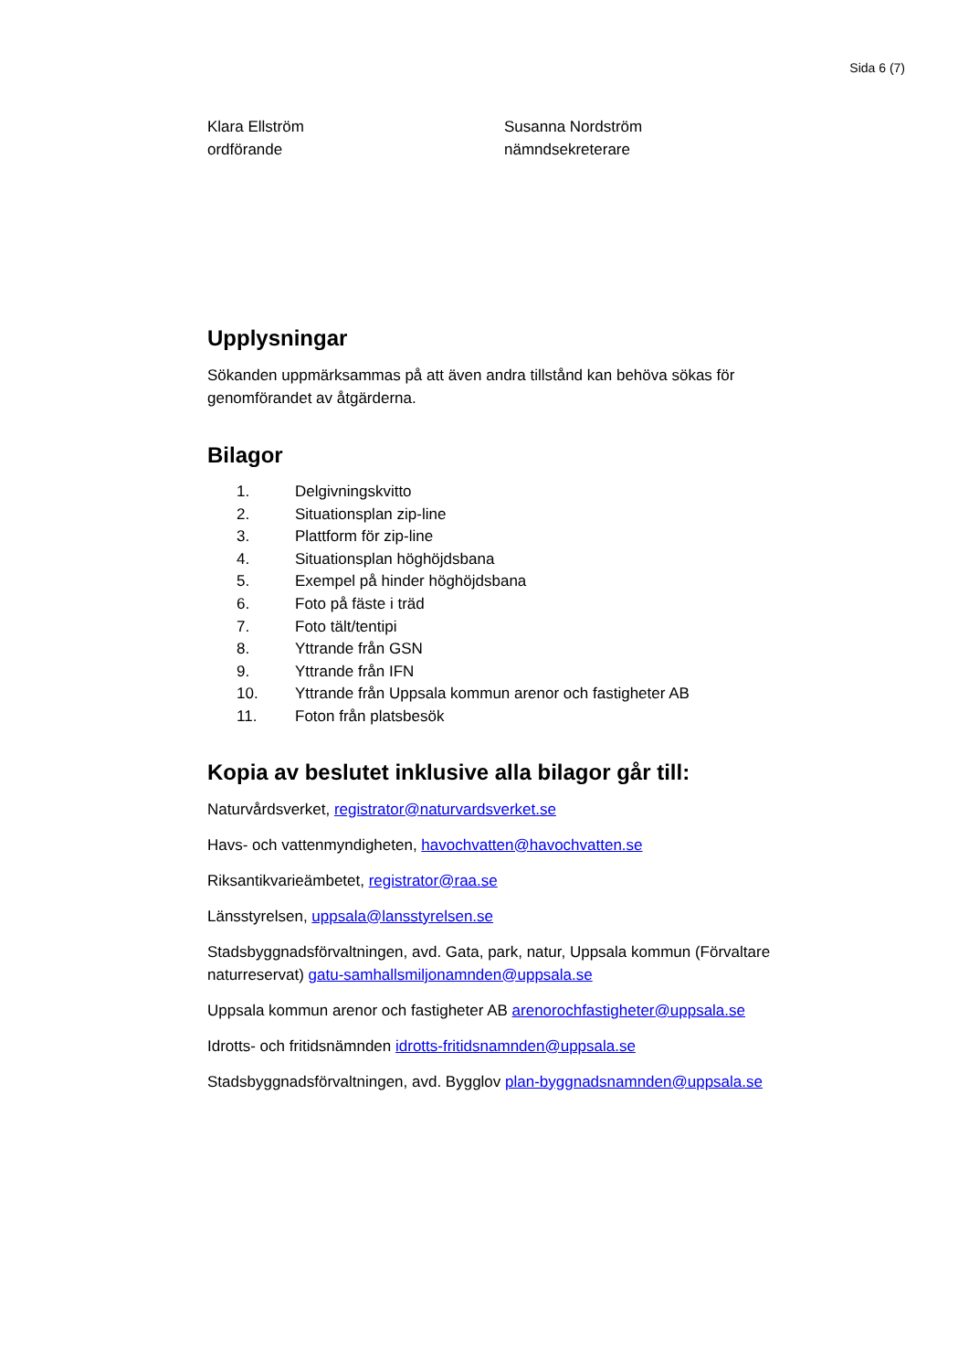Sida 6 (7)
Klara Ellström
ordförande
Susanna Nordström
nämndsekreterare
Upplysningar
Sökanden uppmärksammas på att även andra tillstånd kan behöva sökas för genomförandet av åtgärderna.
Bilagor
1. Delgivningskvitto
2. Situationsplan zip-line
3. Plattform för zip-line
4. Situationsplan höghöjdsbana
5. Exempel på hinder höghöjdsbana
6. Foto på fäste i träd
7. Foto tält/tentipi
8. Yttrande från GSN
9. Yttrande från IFN
10. Yttrande från Uppsala kommun arenor och fastigheter AB
11. Foton från platsbesök
Kopia av beslutet inklusive alla bilagor går till:
Naturvårdsverket, registrator@naturvardsverket.se
Havs- och vattenmyndigheten, havochvatten@havochvatten.se
Riksantikvarieämbetet, registrator@raa.se
Länsstyrelsen, uppsala@lansstyrelsen.se
Stadsbyggnadsförvaltningen, avd. Gata, park, natur, Uppsala kommun (Förvaltare naturreservat) gatu-samhallsmiljonamnden@uppsala.se
Uppsala kommun arenor och fastigheter AB arenorochfastigheter@uppsala.se
Idrotts- och fritidsnämnden idrotts-fritidsnamnden@uppsala.se
Stadsbyggnadsförvaltningen, avd. Bygglov plan-byggnadsnamnden@uppsala.se